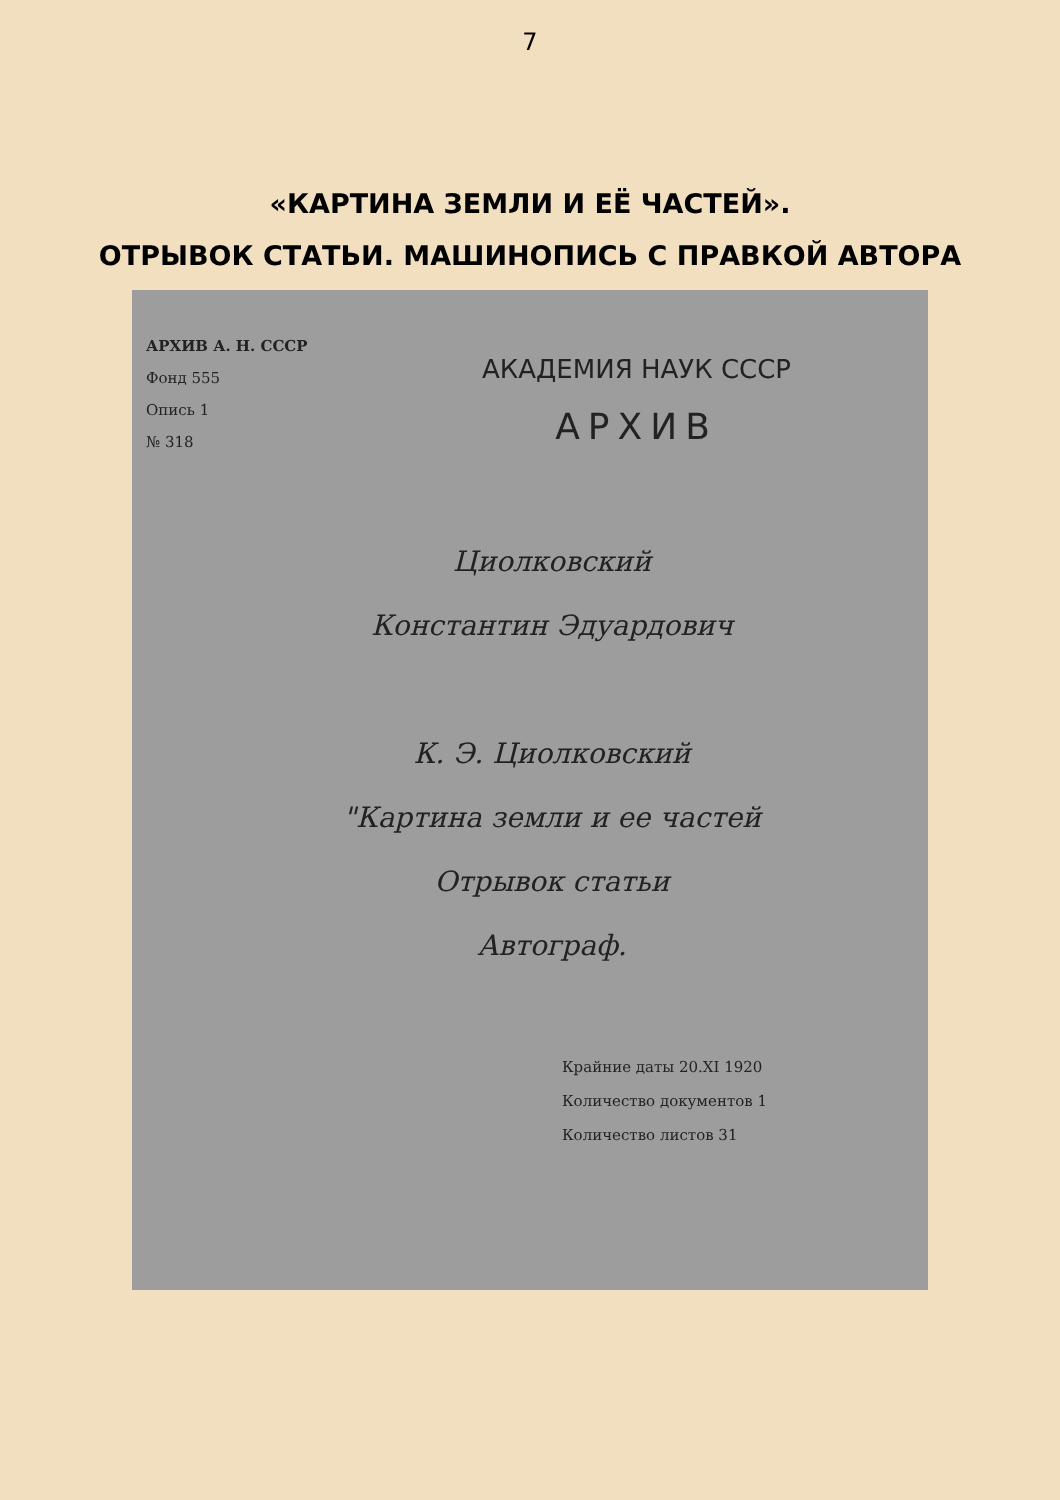7
«КАРТИНА ЗЕМЛИ И ЕЁ ЧАСТЕЙ».
ОТРЫВОК СТАТЬИ. МАШИНОПИСЬ С ПРАВКОЙ АВТОРА
АРХИВ А. Н. СССР
Фонд 555
Опись 1
№ 318
АКАДЕМИЯ НАУК СССР
АРХИВ
Циолковский
Константин Эдуардович
К. Э. Циолковский
"Картина земли и ее частей
Отрывок статьи
Автограф.
Крайние даты 20.XI 1920
Количество документов 1
Количество листов 31